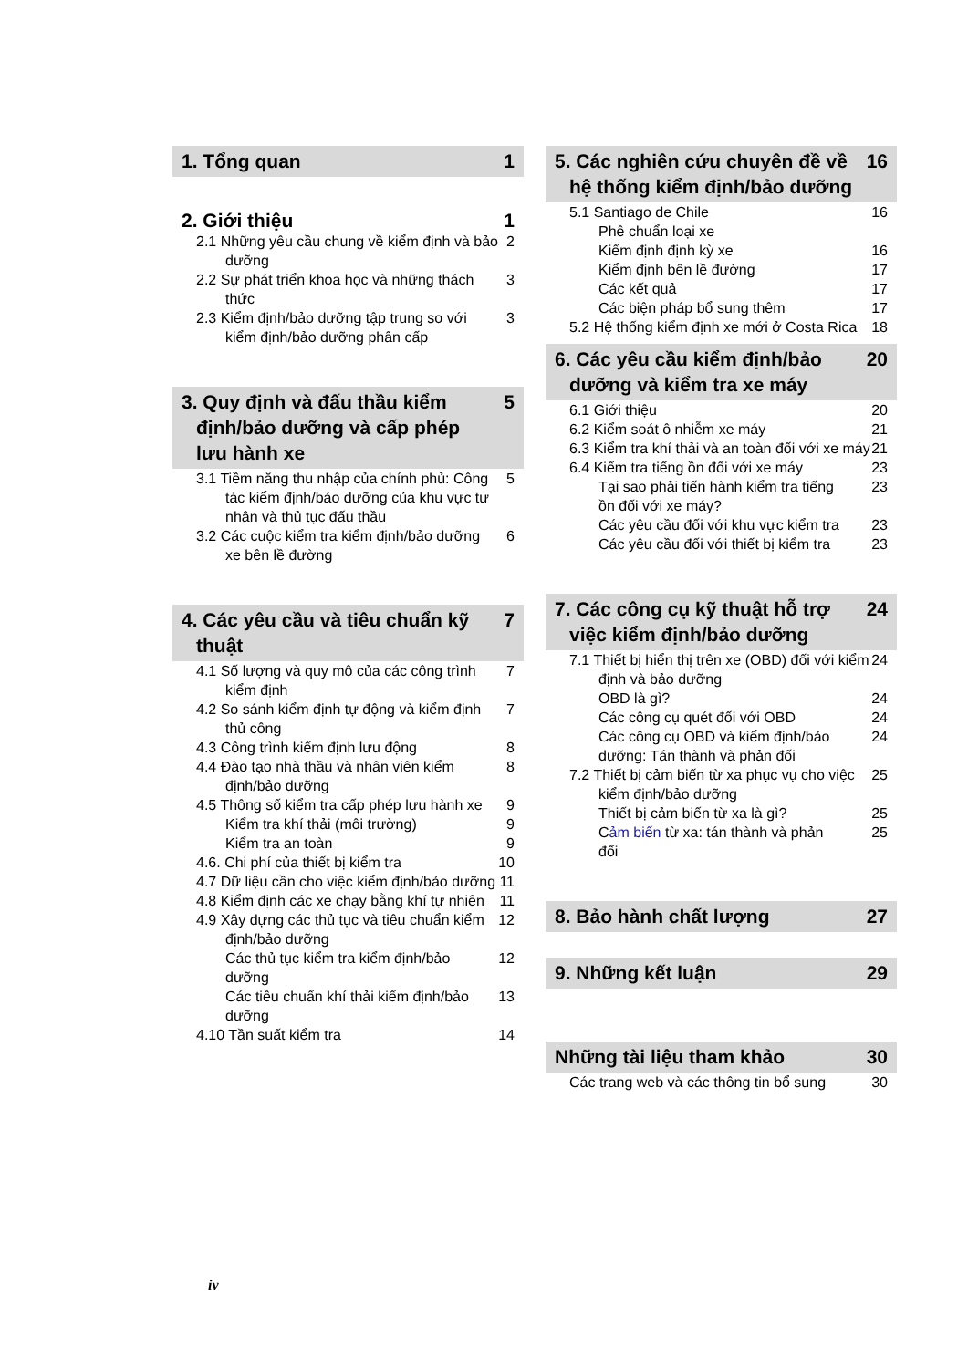1. Tổng quan 1
2. Giới thiệu 1
2.1 Những yêu cầu chung về kiểm định và bảo dưỡng 2
2.2 Sự phát triển khoa học và những thách thức 3
2.3 Kiểm định/bảo dưỡng tập trung so với kiểm định/bảo dưỡng phân cấp 3
3. Quy định và đấu thầu kiểm định/bảo dưỡng và cấp phép lưu hành xe 5
3.1 Tiềm năng thu nhập của chính phủ: Công tác kiểm định/bảo dưỡng của khu vực tư nhân và thủ tục đấu thầu 5
3.2 Các cuộc kiểm tra kiểm định/bảo dưỡng xe bên lề đường 6
4. Các yêu cầu và tiêu chuẩn kỹ thuật 7
4.1 Số lượng và quy mô của các công trình kiểm định 7
4.2 So sánh kiểm định tự động và kiểm định thủ công 7
4.3 Công trình kiểm định lưu động 8
4.4 Đào tạo nhà thầu và nhân viên kiểm định/bảo dưỡng 8
4.5 Thông số kiểm tra cấp phép lưu hành xe 9
Kiểm tra khí thải (môi trường) 9
Kiểm tra an toàn 9
4.6. Chi phí của thiết bị kiểm tra 10
4.7 Dữ liệu cần cho việc kiểm định/bảo dưỡng 11
4.8 Kiểm định các xe chạy bằng khí tự nhiên 11
4.9 Xây dựng các thủ tục và tiêu chuẩn kiểm định/bảo dưỡng 12
Các thủ tục kiểm tra kiểm định/bảo dưỡng 12
Các tiêu chuẩn khí thải kiểm định/bảo dưỡng 13
4.10 Tần suất kiểm tra 14
5. Các nghiên cứu chuyên đề về hệ thống kiểm định/bảo dưỡng 16
5.1 Santiago de Chile 16
Phê chuẩn loại xe
Kiểm định định kỳ xe 16
Kiểm định bên lề đường 17
Các kết quả 17
Các biện pháp bổ sung thêm 17
5.2 Hệ thống kiểm định xe mới ở Costa Rica 18
6. Các yêu cầu kiểm định/bảo dưỡng và kiểm tra xe máy 20
6.1 Giới thiệu 20
6.2 Kiểm soát ô nhiễm xe máy 21
6.3 Kiểm tra khí thải và an toàn đối với xe máy 21
6.4 Kiểm tra tiếng ồn đối với xe máy 23
Tại sao phải tiến hành kiểm tra tiếng ồn đối với xe máy? 23
Các yêu cầu đối với khu vực kiểm tra 23
Các yêu cầu đối với thiết bị kiểm tra 23
7. Các công cụ kỹ thuật hỗ trợ việc kiểm định/bảo dưỡng 24
7.1 Thiết bị hiển thị trên xe (OBD) đối với kiểm định và bảo dưỡng 24
OBD là gì? 24
Các công cụ quét đối với OBD 24
Các công cụ OBD và kiểm định/bảo dưỡng: Tán thành và phản đối 24
7.2 Thiết bị cảm biến từ xa phục vụ cho việc kiểm định/bảo dưỡng 25
Thiết bị cảm biến từ xa là gì? 25
Cảm biến từ xa: tán thành và phản đối 25
8. Bảo hành chất lượng 27
9. Những kết luận 29
Những tài liệu tham khảo 30
Các trang web và các thông tin bổ sung 30
iv